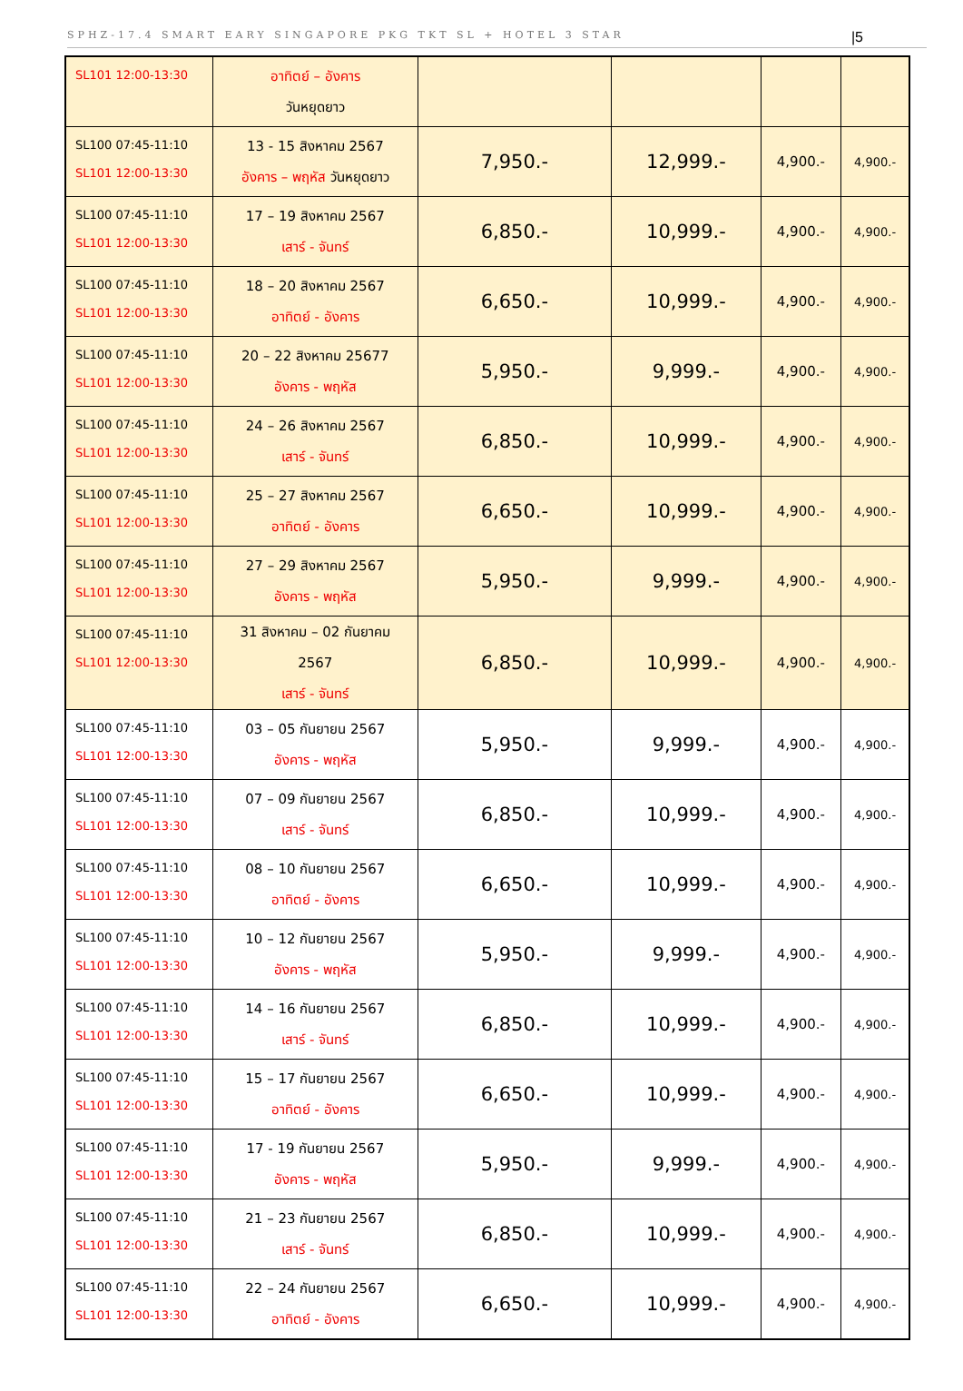SPHZ-17.4 SMART EARY SINGAPORE PKG TKT SL + HOTEL 3 STAR |5
| SL101 12:00-13:30 | อาทิตย์ – อังคาร วันหยุดยาว | | | | |
| SL100 07:45-11:10 SL101 12:00-13:30 | 13 - 15 สิงหาคม 2567 อังคาร – พฤหัส วันหยุดยาว | 7,950.- | 12,999.- | 4,900.- | 4,900.- |
| SL100 07:45-11:10 SL101 12:00-13:30 | 17 – 19 สิงหาคม 2567 เสาร์ - จันทร์ | 6,850.- | 10,999.- | 4,900.- | 4,900.- |
| SL100 07:45-11:10 SL101 12:00-13:30 | 18 – 20 สิงหาคม 2567 อาทิตย์ - อังคาร | 6,650.- | 10,999.- | 4,900.- | 4,900.- |
| SL100 07:45-11:10 SL101 12:00-13:30 | 20 – 22 สิงหาคม 25677 อังคาร - พฤหัส | 5,950.- | 9,999.- | 4,900.- | 4,900.- |
| SL100 07:45-11:10 SL101 12:00-13:30 | 24 – 26 สิงหาคม 2567 เสาร์ - จันทร์ | 6,850.- | 10,999.- | 4,900.- | 4,900.- |
| SL100 07:45-11:10 SL101 12:00-13:30 | 25 – 27 สิงหาคม 2567 อาทิตย์ - อังคาร | 6,650.- | 10,999.- | 4,900.- | 4,900.- |
| SL100 07:45-11:10 SL101 12:00-13:30 | 27 – 29 สิงหาคม 2567 อังคาร - พฤหัส | 5,950.- | 9,999.- | 4,900.- | 4,900.- |
| SL100 07:45-11:10 SL101 12:00-13:30 | 31 สิงหาคม – 02 กันยาคม 2567 เสาร์ - จันทร์ | 6,850.- | 10,999.- | 4,900.- | 4,900.- |
| SL100 07:45-11:10 SL101 12:00-13:30 | 03 – 05 กันยายน 2567 อังคาร - พฤหัส | 5,950.- | 9,999.- | 4,900.- | 4,900.- |
| SL100 07:45-11:10 SL101 12:00-13:30 | 07 – 09 กันยายน 2567 เสาร์ - จันทร์ | 6,850.- | 10,999.- | 4,900.- | 4,900.- |
| SL100 07:45-11:10 SL101 12:00-13:30 | 08 – 10 กันยายน 2567 อาทิตย์ - อังคาร | 6,650.- | 10,999.- | 4,900.- | 4,900.- |
| SL100 07:45-11:10 SL101 12:00-13:30 | 10 – 12 กันยายน 2567 อังคาร - พฤหัส | 5,950.- | 9,999.- | 4,900.- | 4,900.- |
| SL100 07:45-11:10 SL101 12:00-13:30 | 14 – 16 กันยายน 2567 เสาร์ - จันทร์ | 6,850.- | 10,999.- | 4,900.- | 4,900.- |
| SL100 07:45-11:10 SL101 12:00-13:30 | 15 – 17 กันยายน 2567 อาทิตย์ - อังคาร | 6,650.- | 10,999.- | 4,900.- | 4,900.- |
| SL100 07:45-11:10 SL101 12:00-13:30 | 17 - 19 กันยายน 2567 อังคาร - พฤหัส | 5,950.- | 9,999.- | 4,900.- | 4,900.- |
| SL100 07:45-11:10 SL101 12:00-13:30 | 21 – 23 กันยายน 2567 เสาร์ - จันทร์ | 6,850.- | 10,999.- | 4,900.- | 4,900.- |
| SL100 07:45-11:10 SL101 12:00-13:30 | 22 – 24 กันยายน 2567 อาทิตย์ - อังคาร | 6,650.- | 10,999.- | 4,900.- | 4,900.- |